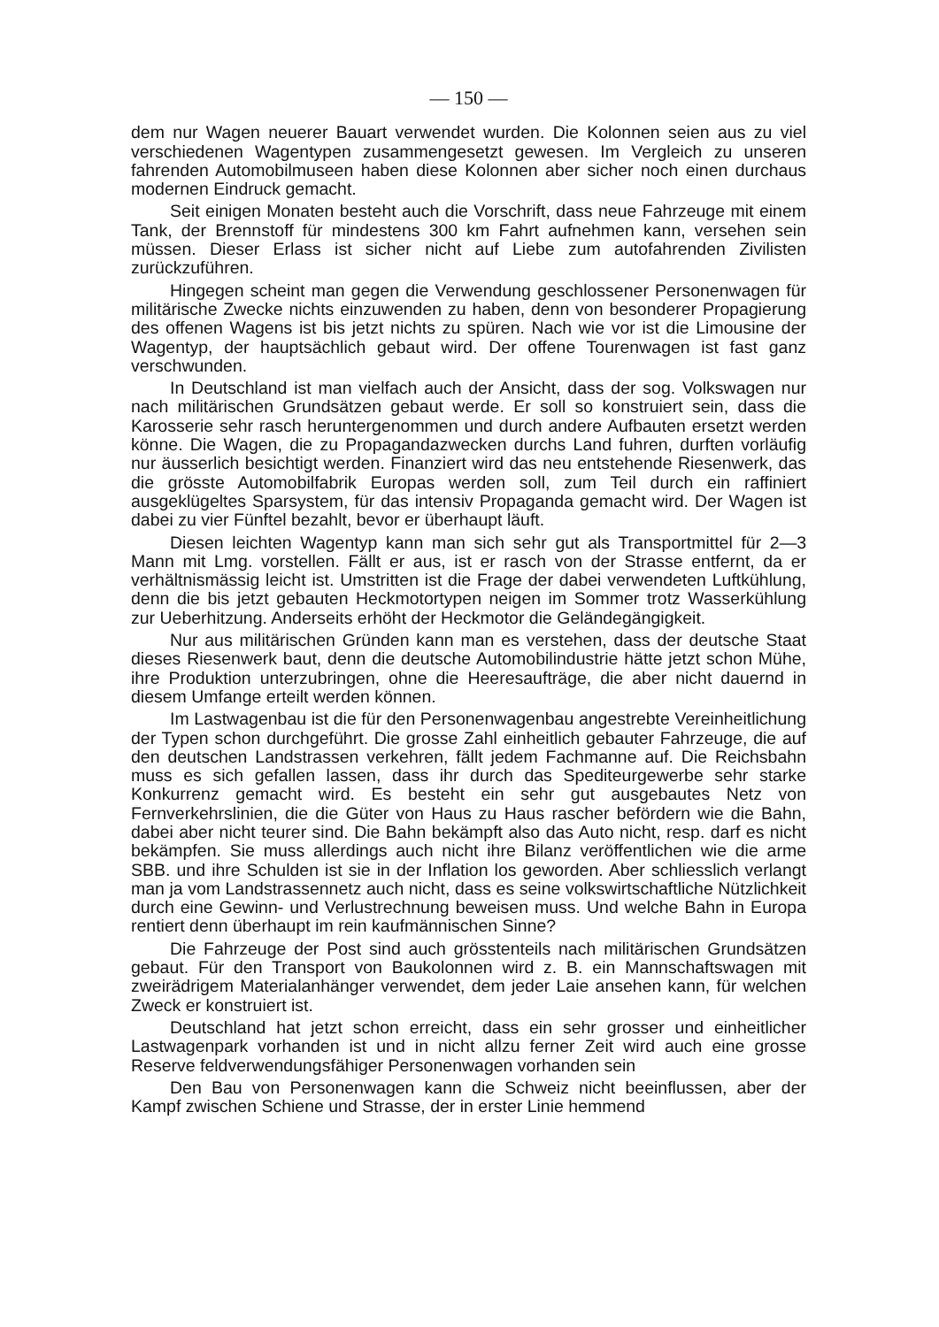— 150 —
dem nur Wagen neuerer Bauart verwendet wurden. Die Kolonnen seien aus zu viel verschiedenen Wagentypen zusammengesetzt gewesen. Im Vergleich zu unseren fahrenden Automobilmuseen haben diese Kolonnen aber sicher noch einen durchaus modernen Eindruck gemacht.
Seit einigen Monaten besteht auch die Vorschrift, dass neue Fahrzeuge mit einem Tank, der Brennstoff für mindestens 300 km Fahrt aufnehmen kann, versehen sein müssen. Dieser Erlass ist sicher nicht auf Liebe zum autofahrenden Zivilisten zurückzuführen.
Hingegen scheint man gegen die Verwendung geschlossener Personenwagen für militärische Zwecke nichts einzuwenden zu haben, denn von besonderer Propagierung des offenen Wagens ist bis jetzt nichts zu spüren. Nach wie vor ist die Limousine der Wagentyp, der hauptsächlich gebaut wird. Der offene Tourenwagen ist fast ganz verschwunden.
In Deutschland ist man vielfach auch der Ansicht, dass der sog. Volkswagen nur nach militärischen Grundsätzen gebaut werde. Er soll so konstruiert sein, dass die Karosserie sehr rasch heruntergenommen und durch andere Aufbauten ersetzt werden könne. Die Wagen, die zu Propagandazwecken durchs Land fuhren, durften vorläufig nur äusserlich besichtigt werden. Finanziert wird das neu entstehende Riesenwerk, das die grösste Automobilfabrik Europas werden soll, zum Teil durch ein raffiniert ausgeklügeltes Sparsystem, für das intensiv Propaganda gemacht wird. Der Wagen ist dabei zu vier Fünftel bezahlt, bevor er überhaupt läuft.
Diesen leichten Wagentyp kann man sich sehr gut als Transportmittel für 2—3 Mann mit Lmg. vorstellen. Fällt er aus, ist er rasch von der Strasse entfernt, da er verhältnismässig leicht ist. Umstritten ist die Frage der dabei verwendeten Luftkühlung, denn die bis jetzt gebauten Heckmotortypen neigen im Sommer trotz Wasserkühlung zur Ueberhitzung. Anderseits erhöht der Heckmotor die Geländegängigkeit.
Nur aus militärischen Gründen kann man es verstehen, dass der deutsche Staat dieses Riesenwerk baut, denn die deutsche Automobilindustrie hätte jetzt schon Mühe, ihre Produktion unterzubringen, ohne die Heeresaufträge, die aber nicht dauernd in diesem Umfange erteilt werden können.
Im Lastwagenbau ist die für den Personenwagenbau angestrebte Vereinheitlichung der Typen schon durchgeführt. Die grosse Zahl einheitlich gebauter Fahrzeuge, die auf den deutschen Landstrassen verkehren, fällt jedem Fachmanne auf. Die Reichsbahn muss es sich gefallen lassen, dass ihr durch das Spediteurgewerbe sehr starke Konkurrenz gemacht wird. Es besteht ein sehr gut ausgebautes Netz von Fernverkehrslinien, die die Güter von Haus zu Haus rascher befördern wie die Bahn, dabei aber nicht teurer sind. Die Bahn bekämpft also das Auto nicht, resp. darf es nicht bekämpfen. Sie muss allerdings auch nicht ihre Bilanz veröffentlichen wie die arme SBB. und ihre Schulden ist sie in der Inflation los geworden. Aber schliesslich verlangt man ja vom Landstrassennetz auch nicht, dass es seine volkswirtschaftliche Nützlichkeit durch eine Gewinn- und Verlustrechnung beweisen muss. Und welche Bahn in Europa rentiert denn überhaupt im rein kaufmännischen Sinne?
Die Fahrzeuge der Post sind auch grösstenteils nach militärischen Grundsätzen gebaut. Für den Transport von Baukolonnen wird z. B. ein Mannschaftswagen mit zweirädrigem Materialanhänger verwendet, dem jeder Laie ansehen kann, für welchen Zweck er konstruiert ist.
Deutschland hat jetzt schon erreicht, dass ein sehr grosser und einheitlicher Lastwagenpark vorhanden ist und in nicht allzu ferner Zeit wird auch eine grosse Reserve feldverwendungsfähiger Personenwagen vorhanden sein
Den Bau von Personenwagen kann die Schweiz nicht beeinflussen, aber der Kampf zwischen Schiene und Strasse, der in erster Linie hemmend